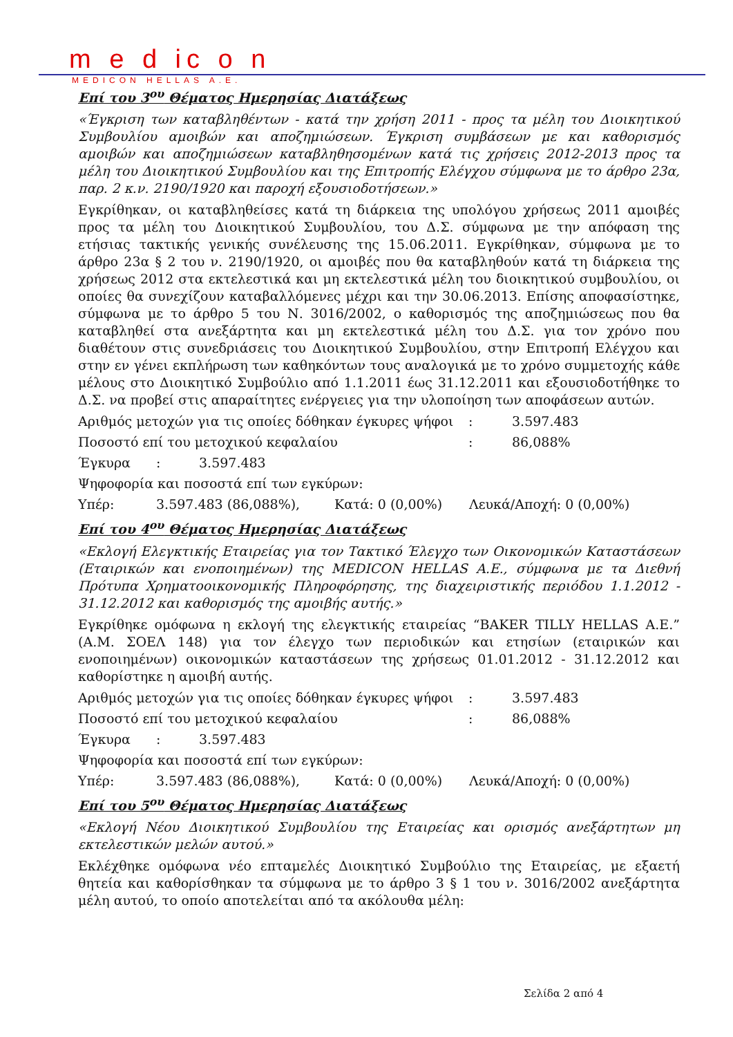m e d ic o n
MEDICON HELLAS A.E.
Επί του 3<sup>ου</sup> Θέματος Ημερησίας Διατάξεως
«Έγκριση των καταβληθέντων - κατά την χρήση 2011 - προς τα μέλη του Διοικητικού Συμβουλίου αμοιβών και αποζημιώσεων. Έγκριση συμβάσεων με και καθορισμός αμοιβών και αποζημιώσεων καταβληθησομένων κατά τις χρήσεις 2012-2013 προς τα μέλη του Διοικητικού Συμβουλίου και της Επιτροπής Ελέγχου σύμφωνα με το άρθρο 23α, παρ. 2 κ.ν. 2190/1920 και παροχή εξουσιοδοτήσεων.»
Εγκρίθηκαν, οι καταβληθείσες κατά τη διάρκεια της υπολόγου χρήσεως 2011 αμοιβές προς τα μέλη του Διοικητικού Συμβουλίου, του Δ.Σ. σύμφωνα με την απόφαση της ετήσιας τακτικής γενικής συνέλευσης της 15.06.2011. Εγκρίθηκαν, σύμφωνα με το άρθρο 23α § 2 του ν. 2190/1920, οι αμοιβές που θα καταβληθούν κατά τη διάρκεια της χρήσεως 2012 στα εκτελεστικά και μη εκτελεστικά μέλη του διοικητικού συμβουλίου, οι οποίες θα συνεχίζουν καταβαλλόμενες μέχρι και την 30.06.2013. Επίσης αποφασίστηκε, σύμφωνα με το άρθρο 5 του Ν. 3016/2002, ο καθορισμός της αποζημιώσεως που θα καταβληθεί στα ανεξάρτητα και μη εκτελεστικά μέλη του Δ.Σ. για τον χρόνο που διαθέτουν στις συνεδριάσεις του Διοικητικού Συμβουλίου, στην Επιτροπή Ελέγχου και στην εν γένει εκπλήρωση των καθηκόντων τους αναλογικά με το χρόνο συμμετοχής κάθε μέλους στο Διοικητικό Συμβούλιο από 1.1.2011 έως 31.12.2011 και εξουσιοδοτήθηκε το Δ.Σ. να προβεί στις απαραίτητες ενέργειες για την υλοποίηση των αποφάσεων αυτών.
Αριθμός μετοχών για τις οποίες δόθηκαν έγκυρες ψήφοι: 3.597.483
Ποσοστό επί του μετοχικού κεφαλαίου: 86,088%
Έγκυρα: 3.597.483
Ψηφοφορία και ποσοστά επί των εγκύρων:
Υπέρ: 3.597.483 (86,088%), Κατά: 0 (0,00%) Λευκά/Αποχή: 0 (0,00%)
Επί του 4<sup>ου</sup> Θέματος Ημερησίας Διατάξεως
«Εκλογή Ελεγκτικής Εταιρείας για τον Τακτικό Έλεγχο των Οικονομικών Καταστάσεων (Εταιρικών και ενοποιημένων) της MEDICON HELLAS A.E., σύμφωνα με τα Διεθνή Πρότυπα Χρηματοοικονομικής Πληροφόρησης, της διαχειριστικής περιόδου 1.1.2012 - 31.12.2012 και καθορισμός της αμοιβής αυτής.»
Εγκρίθηκε ομόφωνα η εκλογή της ελεγκτικής εταιρείας “BAKER TILLY HELLAS A.E.” (Α.Μ. ΣΟΕΛ 148) για τον έλεγχο των περιοδικών και ετησίων (εταιρικών και ενοποιημένων) οικονομικών καταστάσεων της χρήσεως 01.01.2012 - 31.12.2012 και καθορίστηκε η αμοιβή αυτής.
Αριθμός μετοχών για τις οποίες δόθηκαν έγκυρες ψήφοι: 3.597.483
Ποσοστό επί του μετοχικού κεφαλαίου: 86,088%
Έγκυρα: 3.597.483
Ψηφοφορία και ποσοστά επί των εγκύρων:
Υπέρ: 3.597.483 (86,088%), Κατά: 0 (0,00%) Λευκά/Αποχή: 0 (0,00%)
Επί του 5<sup>ου</sup> Θέματος Ημερησίας Διατάξεως
«Εκλογή Νέου Διοικητικού Συμβουλίου της Εταιρείας και ορισμός ανεξάρτητων μη εκτελεστικών μελών αυτού.»
Εκλέχθηκε ομόφωνα νέο επταμελές Διοικητικό Συμβούλιο της Εταιρείας, με εξαετή θητεία και καθορίσθηκαν τα σύμφωνα με το άρθρο 3 § 1 του ν. 3016/2002 ανεξάρτητα μέλη αυτού, το οποίο αποτελείται από τα ακόλουθα μέλη:
Σελίδα 2 από 4